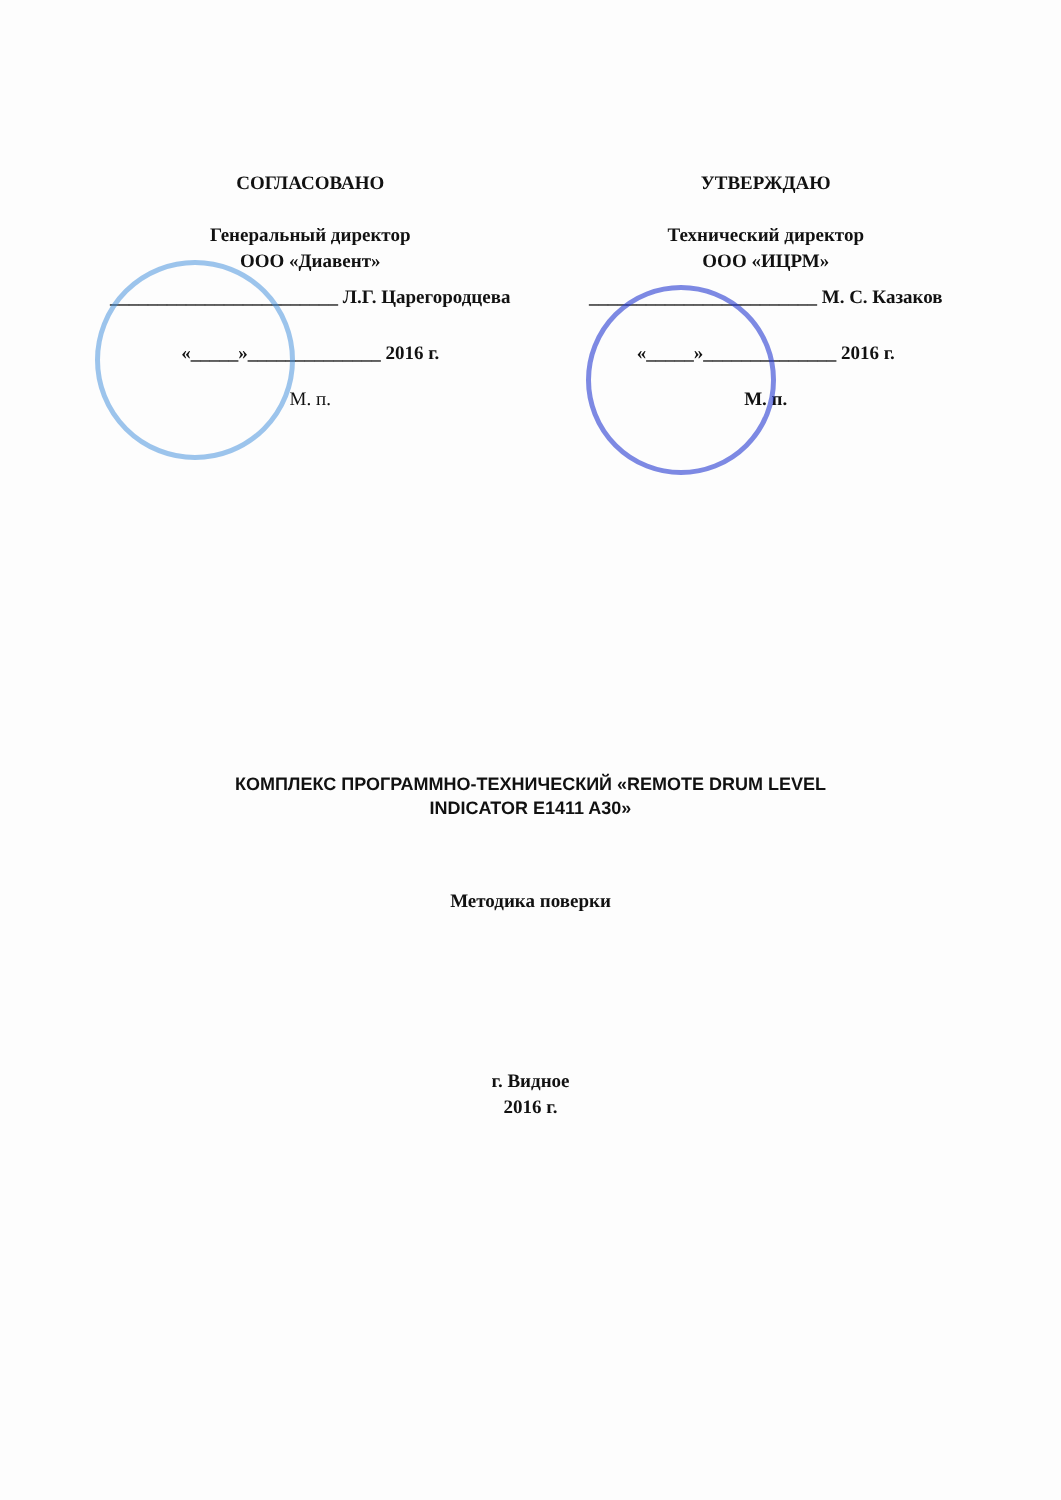СОГЛАСОВАНО
Генеральный директор
ООО «Диавент»
________________________ Л.Г. Царегородцева
«_____»______________ 2016 г.
М. п.
УТВЕРЖДАЮ
Технический директор
ООО «ИЦРМ»
________________________ М. С. Казаков
«_____»______________ 2016 г.
М. п.
КОМПЛЕКС ПРОГРАММНО-ТЕХНИЧЕСКИЙ «REMOTE DRUM LEVEL
INDICATOR E1411 A30»
Методика поверки
г. Видное
2016 г.